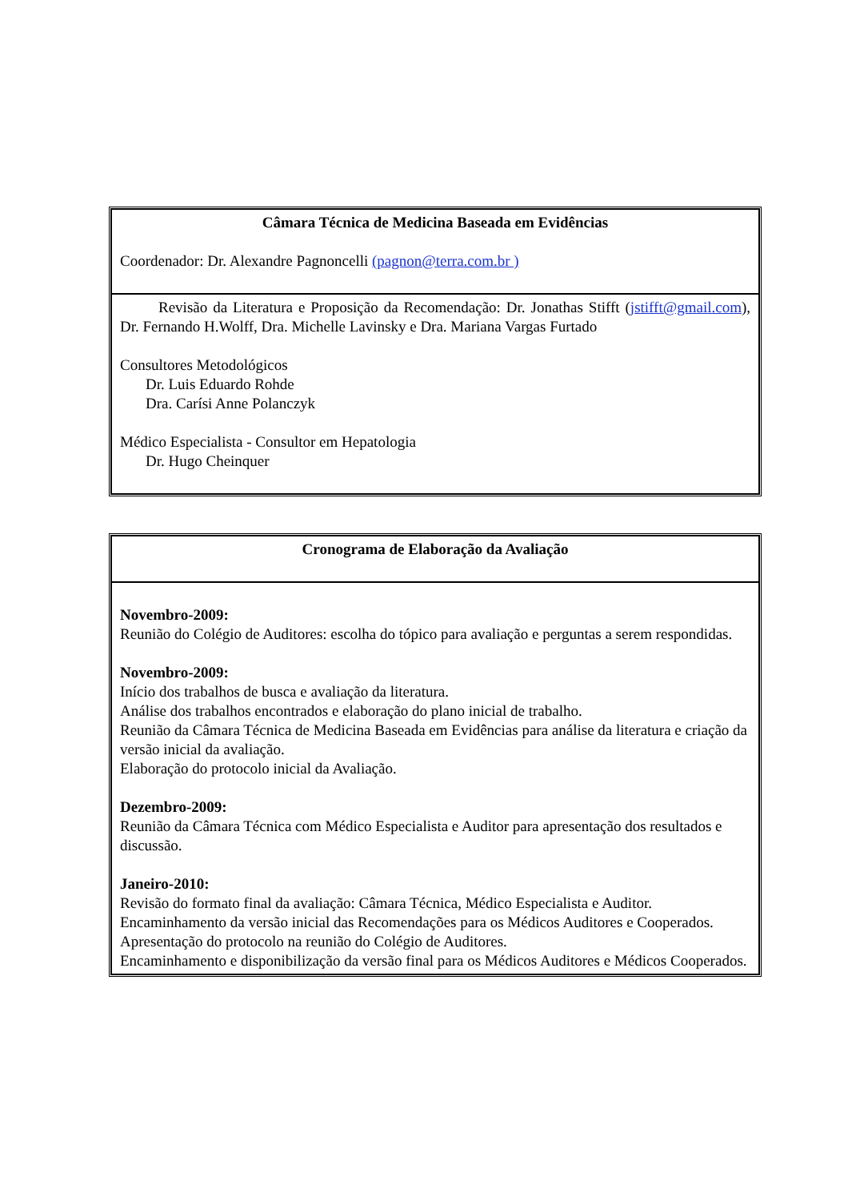| Câmara Técnica de Medicina Baseada em Evidências Coordenador: Dr. Alexandre Pagnoncelli (pagnon@terra.com.br ) |
| Revisão da Literatura e Proposição da Recomendação: Dr. Jonathas Stifft ( jstifft@gmail.com ), Dr. Fernando H.Wolff, Dra. Michelle Lavinsky e Dra. Mariana Vargas Furtado Consultores Metodológicos Dr. Luis Eduardo Rohde Dra. Carísi Anne Polanczyk Médico Especialista - Consultor em Hepatologia Dr. Hugo Cheinquer |
| Cronograma de Elaboração da Avaliação |
| Novembro-2009: Reunião do Colégio de Auditores: escolha do tópico para avaliação e perguntas a serem respondidas. Novembro-2009: Início dos trabalhos de busca e avaliação da literatura. Análise dos trabalhos encontrados e elaboração do plano inicial de trabalho. Reunião da Câmara Técnica de Medicina Baseada em Evidências para análise da literatura e criação da versão inicial da avaliação. Elaboração do protocolo inicial da Avaliação. Dezembro-2009: Reunião da Câmara Técnica com Médico Especialista e Auditor para apresentação dos resultados e discussão. Janeiro-2010: Revisão do formato final da avaliação: Câmara Técnica, Médico Especialista e Auditor. Encaminhamento da versão inicial das Recomendações para os Médicos Auditores e Cooperados. Apresentação do protocolo na reunião do Colégio de Auditores. Encaminhamento e disponibilização da versão final para os Médicos Auditores e Médicos Cooperados. |